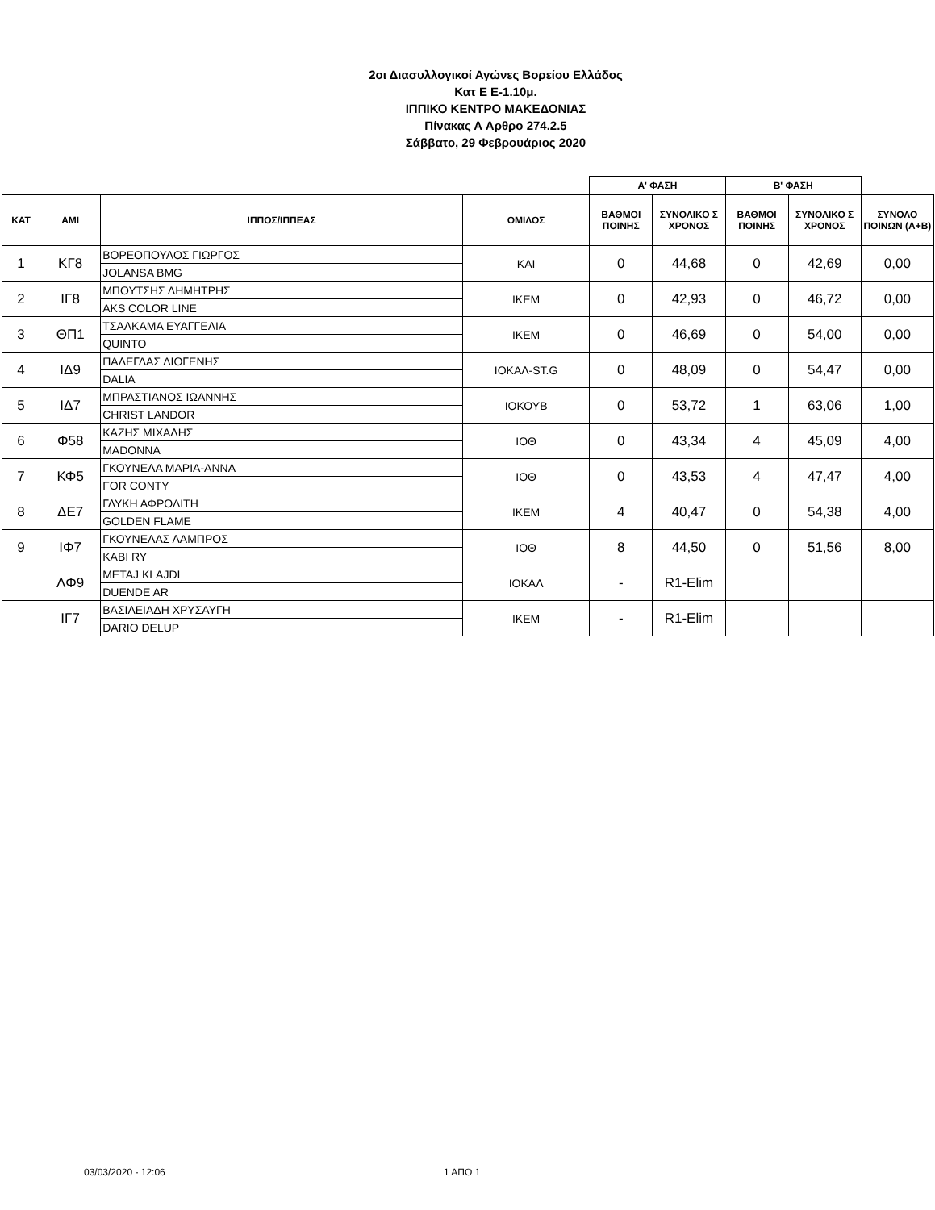2οι Διασυλλογικοί Αγώνες Βορείου Ελλάδος
Κατ Ε Ε-1.10μ.
ΙΠΠΙΚΟ ΚΕΝΤΡΟ ΜΑΚΕΔΟΝΙΑΣ
Πίνακας Α Αρθρο 274.2.5
Σάββατο, 29 Φεβρουάριος 2020
| | | | | Α' ΦΑΣΗ | | Β' ΦΑΣΗ | | |
| --- | --- | --- | --- | --- | --- | --- | --- | --- |
| ΚΑΤ | ΑΜΙ | ΙΠΠΟΣ/ΙΠΠΕΑΣ | ΟΜΙΛΟΣ | ΒΑΘΜΟΙ ΠΟΙΝΗΣ | ΣΥΝΟΛΙΚΟ Σ ΧΡΟΝΟΣ | ΒΑΘΜΟΙ ΠΟΙΝΗΣ | ΣΥΝΟΛΙΚΟ Σ ΧΡΟΝΟΣ | ΣΥΝΟΛΟ ΠΟΙΝΩΝ (Α+Β) |
| 1 | ΚΓ8 | ΒΟΡΕΟΠΟΥΛΟΣ ΓΙΩΡΓΟΣ | ΚΑΙ | 0 | 44,68 | 0 | 42,69 | 0,00 |
| | | JOLANSA BMG | | | | | | |
| 2 | ΙΓ8 | ΜΠΟΥΤΣΗΣ ΔΗΜΗΤΡΗΣ | ΙΚΕΜ | 0 | 42,93 | 0 | 46,72 | 0,00 |
| | | AKS COLOR LINE | | | | | | |
| 3 | ΘΠ1 | ΤΣΑΛΚΑΜΑ ΕΥΑΓΓΕΛΙΑ | ΙΚΕΜ | 0 | 46,69 | 0 | 54,00 | 0,00 |
| | | QUINTO | | | | | | |
| 4 | ΙΔ9 | ΠΑΛΕΓΔΑΣ ΔΙΟΓΕΝΗΣ | ΙΟΚΑΛ-ST.G | 0 | 48,09 | 0 | 54,47 | 0,00 |
| | | DALIA | | | | | | |
| 5 | ΙΔ7 | ΜΠΡΑΣΤΙΑΝΟΣ ΙΩΑΝΝΗΣ | ΙΟΚΟΥΒ | 0 | 53,72 | 1 | 63,06 | 1,00 |
| | | CHRIST LANDOR | | | | | | |
| 6 | Φ58 | ΚΑΖΗΣ ΜΙΧΑΛΗΣ | ΙΟΘ | 0 | 43,34 | 4 | 45,09 | 4,00 |
| | | MADONNA | | | | | | |
| 7 | ΚΦ5 | ΓΚΟΥΝΕΛΑ ΜΑΡΙΑ-ΑΝΝΑ | ΙΟΘ | 0 | 43,53 | 4 | 47,47 | 4,00 |
| | | FOR CONTY | | | | | | |
| 8 | ΔΕ7 | ΓΛΥΚΗ ΑΦΡΟΔΙΤΗ | ΙΚΕΜ | 4 | 40,47 | 0 | 54,38 | 4,00 |
| | | GOLDEN FLAME | | | | | | |
| 9 | ΙΦ7 | ΓΚΟΥΝΕΛΑΣ ΛΑΜΠΡΟΣ | ΙΟΘ | 8 | 44,50 | 0 | 51,56 | 8,00 |
| | | KABI RY | | | | | | |
| | ΛΦ9 | METAJ KLAJDI | ΙΟΚΑΛ | - | R1-Elim | | | |
| | | DUENDE AR | | | | | | |
| | ΙΓ7 | ΒΑΣΙΛΕΙΑΔΗ ΧΡΥΣΑΥΓΗ | ΙΚΕΜ | - | R1-Elim | | | |
| | | DARIO DELUP | | | | | | |
03/03/2020 - 12:06 1 ΑΠΟ 1